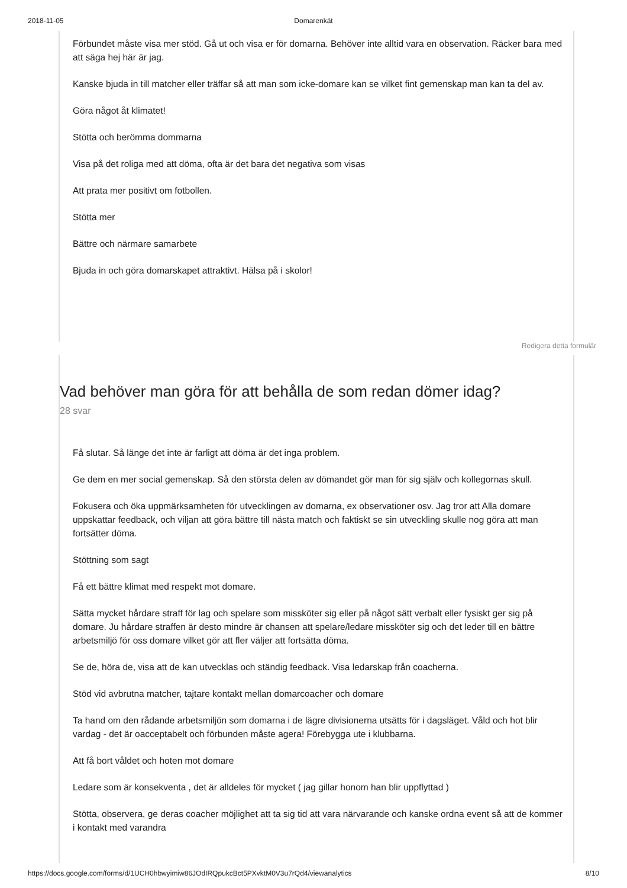2018-11-05 Domarenkät
Förbundet måste visa mer stöd. Gå ut och visa er för domarna. Behöver inte alltid vara en observation. Räcker bara med att säga hej här är jag.
Kanske bjuda in till matcher eller träffar så att man som icke-domare kan se vilket fint gemenskap man kan ta del av.
Göra något åt klimatet!
Stötta och berömma dommarna
Visa på det roliga med att döma, ofta är det bara det negativa som visas
Att prata mer positivt om fotbollen.
Stötta mer
Bättre och närmare samarbete
Bjuda in och göra domarskapet attraktivt. Hälsa på i skolor!
Redigera detta formulär
Vad behöver man göra för att behålla de som redan dömer idag?
28 svar
Få slutar. Så länge det inte är farligt att döma är det inga problem.
Ge dem en mer social gemenskap. Så den största delen av dömandet gör man för sig själv och kollegornas skull.
Fokusera och öka uppmärksamheten för utvecklingen av domarna, ex observationer osv. Jag tror att Alla domare uppskattar feedback, och viljan att göra bättre till nästa match och faktiskt se sin utveckling skulle nog göra att man fortsätter döma.
Stöttning som sagt
Få ett bättre klimat med respekt mot domare.
Sätta mycket hårdare straff för lag och spelare som missköter sig eller på något sätt verbalt eller fysiskt ger sig på domare. Ju hårdare straffen är desto mindre är chansen att spelare/ledare missköter sig och det leder till en bättre arbetsmiljö för oss domare vilket gör att fler väljer att fortsätta döma.
Se de, höra de, visa att de kan utvecklas och ständig feedback. Visa ledarskap från coacherna.
Stöd vid avbrutna matcher, tajtare kontakt mellan domarcoacher och domare
Ta hand om den rådande arbetsmiljön som domarna i de lägre divisionerna utsätts för i dagsläget. Våld och hot blir vardag - det är oacceptabelt och förbunden måste agera! Förebygga ute i klubbarna.
Att få bort våldet och hoten mot domare
Ledare som är konsekventa , det är alldeles för mycket ( jag gillar honom han blir uppflyttad )
Stötta, observera, ge deras coacher möjlighet att ta sig tid att vara närvarande och kanske ordna event så att de kommer i kontakt med varandra
https://docs.google.com/forms/d/1UCH0hbwyimiw86JOdIRQpukcBct5PXvktM0V3u7rQd4/viewanalytics 8/10